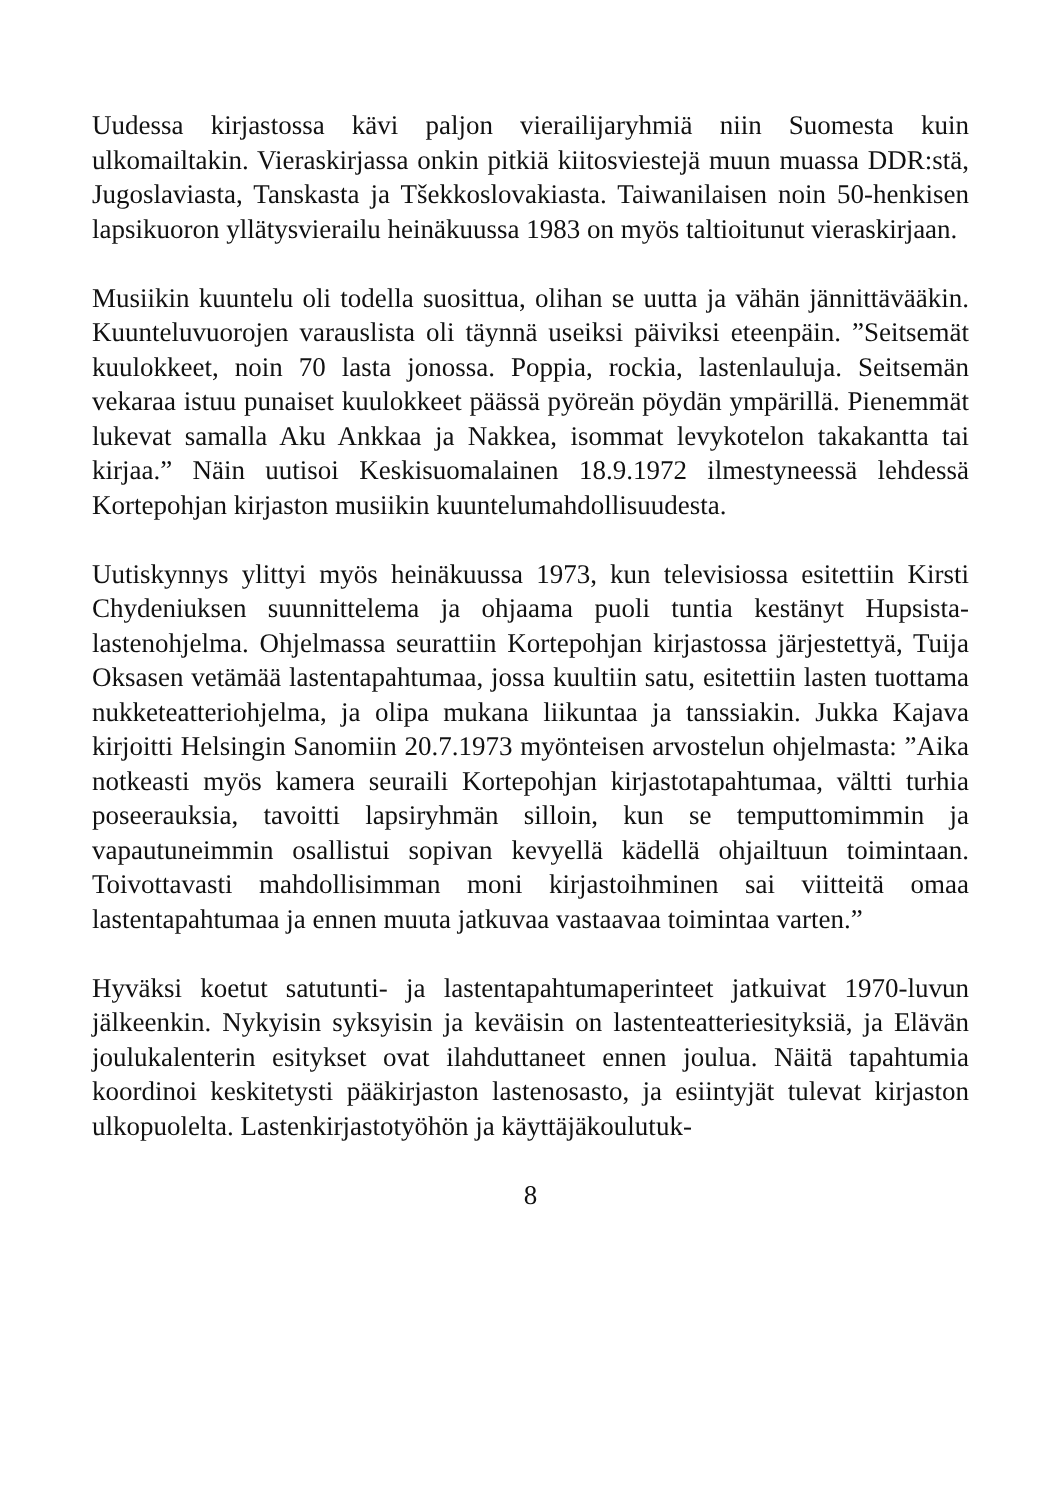Uudessa kirjastossa kävi paljon vierailijaryhmiä niin Suomesta kuin ulkomailtakin. Vieraskirjassa onkin pitkiä kiitosviestejä muun muassa DDR:stä, Jugoslaviasta, Tanskasta ja Tšekkoslovakiasta. Taiwanilaisen noin 50-henkisen lapsikuoron yllätysvierailu heinäkuussa 1983 on myös taltioitunut vieraskirjaan.
Musiikin kuuntelu oli todella suosittua, olihan se uutta ja vähän jännittävääkin. Kuunteluvuorojen varauslista oli täynnä useiksi päiviksi eteenpäin. ”Seitsemät kuulokkeet, noin 70 lasta jonossa. Poppia, rockia, lastenlauluja. Seitsemän vekaraa istuu punaiset kuulokkeet päässä pyöreän pöydän ympärillä. Pienemmät lukevat samalla Aku Ankkaa ja Nakkea, isommat levykotelon takakantta tai kirjaa.” Näin uutisoi Keskisuomalainen 18.9.1972 ilmestyneessä lehdessä Kortepohjan kirjaston musiikin kuuntelumahdollisuudesta.
Uutiskynnys ylittyi myös heinäkuussa 1973, kun televisiossa esitettiin Kirsti Chydeniuksen suunnittelema ja ohjaama puoli tuntia kestänyt Hupsista-lastenohjelma. Ohjelmassa seurattiin Kortepohjan kirjastossa järjestettyä, Tuija Oksasen vetämää lastentapahtumaa, jossa kuultiin satu, esitettiin lasten tuottama nukketeatteriohjelma, ja olipa mukana liikuntaa ja tanssiakin. Jukka Kajava kirjoitti Helsingin Sanomiin 20.7.1973 myönteisen arvostelun ohjelmasta: ”Aika notkeasti myös kamera seuraili Kortepohjan kirjastotapahtumaa, vältti turhia poseerauksia, tavoitti lapsiryhmän silloin, kun se temputtomimmin ja vapautuneimmin osallistui sopivan kevyellä kädellä ohjailtuun toimintaan. Toivottavasti mahdollisimman moni kirjastoihminen sai viitteitä omaa lastentapahtumaa ja ennen muuta jatkuvaa vastaavaa toimintaa varten.”
Hyväksi koetut satutunti- ja lastentapahtumaperinteet jatkuivat 1970-luvun jälkeenkin. Nykyisin syksyisin ja keväisin on lastenteatteriesityksiä, ja Elävän joulukalenterin esitykset ovat ilahduttaneet ennen joulua. Näitä tapahtumia koordinoi keskitetysti pääkirjaston lastenosasto, ja esiintyjät tulevat kirjaston ulkopuolelta. Lastenkirjastotyöhön ja käyttäjäkoulutuk-
8